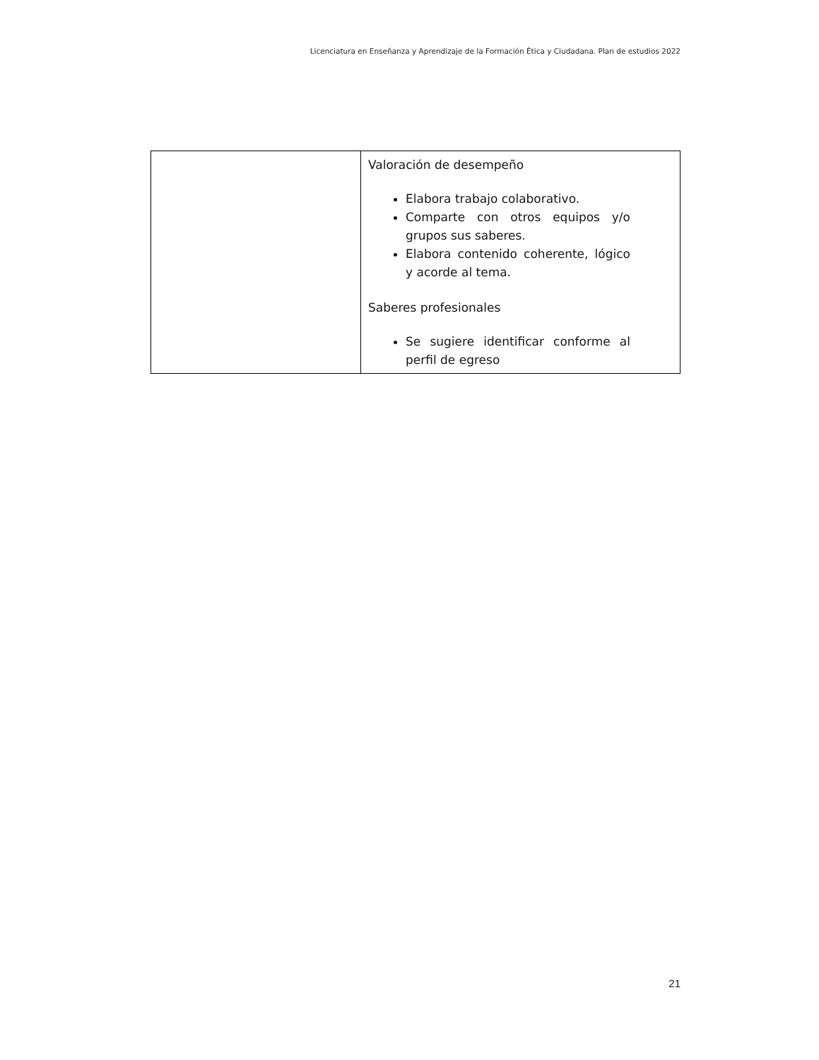Licenciatura en Enseñanza y Aprendizaje de la Formación Ética y Ciudadana. Plan de estudios 2022
| | Valoración de desempeño Elabora trabajo colaborativo. Comparte con otros equipos y/o grupos sus saberes. Elabora contenido coherente, lógico y acorde al tema. Saberes profesionales Se sugiere identificar conforme al perfil de egreso |
21